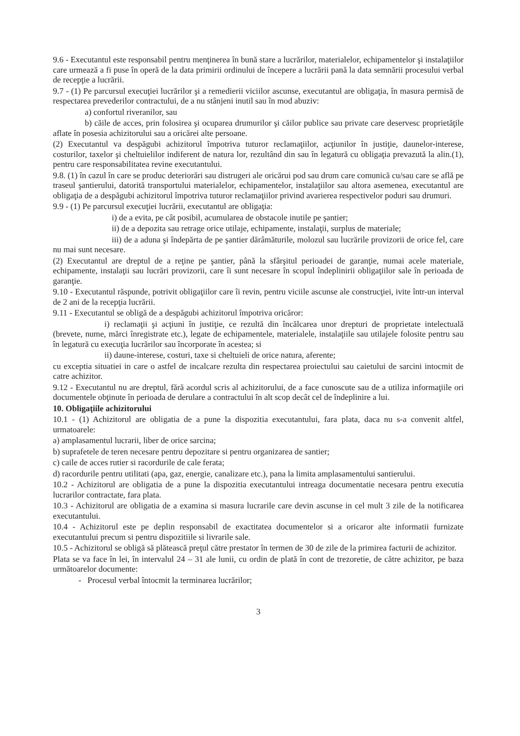9.6 - Executantul este responsabil pentru menţinerea în bună stare a lucrărilor, materialelor, echipamentelor şi instalaţiilor care urmează a fi puse în operă de la data primirii ordinului de începere a lucrării pană la data semnării procesului verbal de recepţie a lucrării.
9.7 - (1) Pe parcursul execuţiei lucrărilor şi a remedierii viciilor ascunse, executantul are obligaţia, în masura permisă de respectarea prevederilor contractului, de a nu stânjeni inutil sau în mod abuziv:
a) confortul riveranilor, sau
b) căile de acces, prin folosirea şi ocuparea drumurilor şi căilor publice sau private care deservesc proprietăţile aflate în posesia achizitorului sau a oricărei alte persoane.
(2) Executantul va despăgubi achizitorul împotriva tuturor reclamaţiilor, acţiunilor în justiţie, daunelor-interese, costurilor, taxelor şi cheltuielilor indiferent de natura lor, rezultând din sau în legatură cu obligaţia prevazută la alin.(1), pentru care responsabilitatea revine executantului.
9.8. (1) în cazul în care se produc deteriorări sau distrugeri ale oricărui pod sau drum care comunică cu/sau care se află pe traseul şantierului, datorită transportului materialelor, echipamentelor, instalaţiilor sau altora asemenea, executantul are obligaţia de a despăgubi achizitorul împotriva tuturor reclamaţiilor privind avarierea respectivelor poduri sau drumuri.
9.9 - (1) Pe parcursul execuţiei lucrării, executantul are obligaţia:
i) de a evita, pe cât posibil, acumularea de obstacole inutile pe şantier;
ii) de a depozita sau retrage orice utilaje, echipamente, instalaţii, surplus de materiale;
iii) de a aduna şi îndepărta de pe şantier dărâmăturile, molozul sau lucrările provizorii de orice fel, care nu mai sunt necesare.
(2) Executantul are dreptul de a reţine pe şantier, până la sfârşitul perioadei de garanţie, numai acele materiale, echipamente, instalaţii sau lucrări provizorii, care îi sunt necesare în scopul îndeplinirii obligaţiilor sale în perioada de garanţie.
9.10 - Executantul răspunde, potrivit obligaţiilor care îi revin, pentru viciile ascunse ale construcţiei, ivite într-un interval de 2 ani de la recepţia lucrării.
9.11 - Executantul se obligă de a despăgubi achizitorul împotriva oricăror:
i) reclamaţii şi acţiuni în justiţie, ce rezultă din încălcarea unor drepturi de proprietate intelectuală (brevete, nume, mărci înregistrate etc.), legate de echipamentele, materialele, instalaţiile sau utilajele folosite pentru sau în legatură cu execuţia lucrărilor sau încorporate în acestea; si
ii) daune-interese, costuri, taxe si cheltuieli de orice natura, aferente;
cu exceptia situatiei in care o astfel de incalcare rezulta din respectarea proiectului sau caietului de sarcini intocmit de catre achizitor.
9.12 - Executantul nu are dreptul, fără acordul scris al achizitorului, de a face cunoscute sau de a utiliza informaţiile ori documentele obţinute în perioada de derulare a contractului în alt scop decât cel de îndeplinire a lui.
10. Obligaţiile achizitorului
10.1 - (1) Achizitorul are obligatia de a pune la dispozitia executantului, fara plata, daca nu s-a convenit altfel, urmatoarele:
a) amplasamentul lucrarii, liber de orice sarcina;
b) suprafetele de teren necesare pentru depozitare si pentru organizarea de santier;
c) caile de acces rutier si racordurile de cale ferata;
d) racordurile pentru utilitati (apa, gaz, energie, canalizare etc.), pana la limita amplasamentului santierului.
10.2 - Achizitorul are obligatia de a pune la dispozitia executantului intreaga documentatie necesara pentru executia lucrarilor contractate, fara plata.
10.3 - Achizitorul are obligatia de a examina si masura lucrarile care devin ascunse in cel mult 3 zile de la notificarea executantului.
10.4 - Achizitorul este pe deplin responsabil de exactitatea documentelor si a oricaror alte informatii furnizate executantului precum si pentru dispozitiile si livrarile sale.
10.5 - Achizitorul se obligă să plătească preţul către prestator în termen de 30 de zile de la primirea facturii de achizitor.
Plata se va face în lei, în intervalul 24 – 31 ale lunii, cu ordin de plată în cont de trezoretie, de către achizitor, pe baza următoarelor documente:
- Procesul verbal întocmit la terminarea lucrărilor;
3